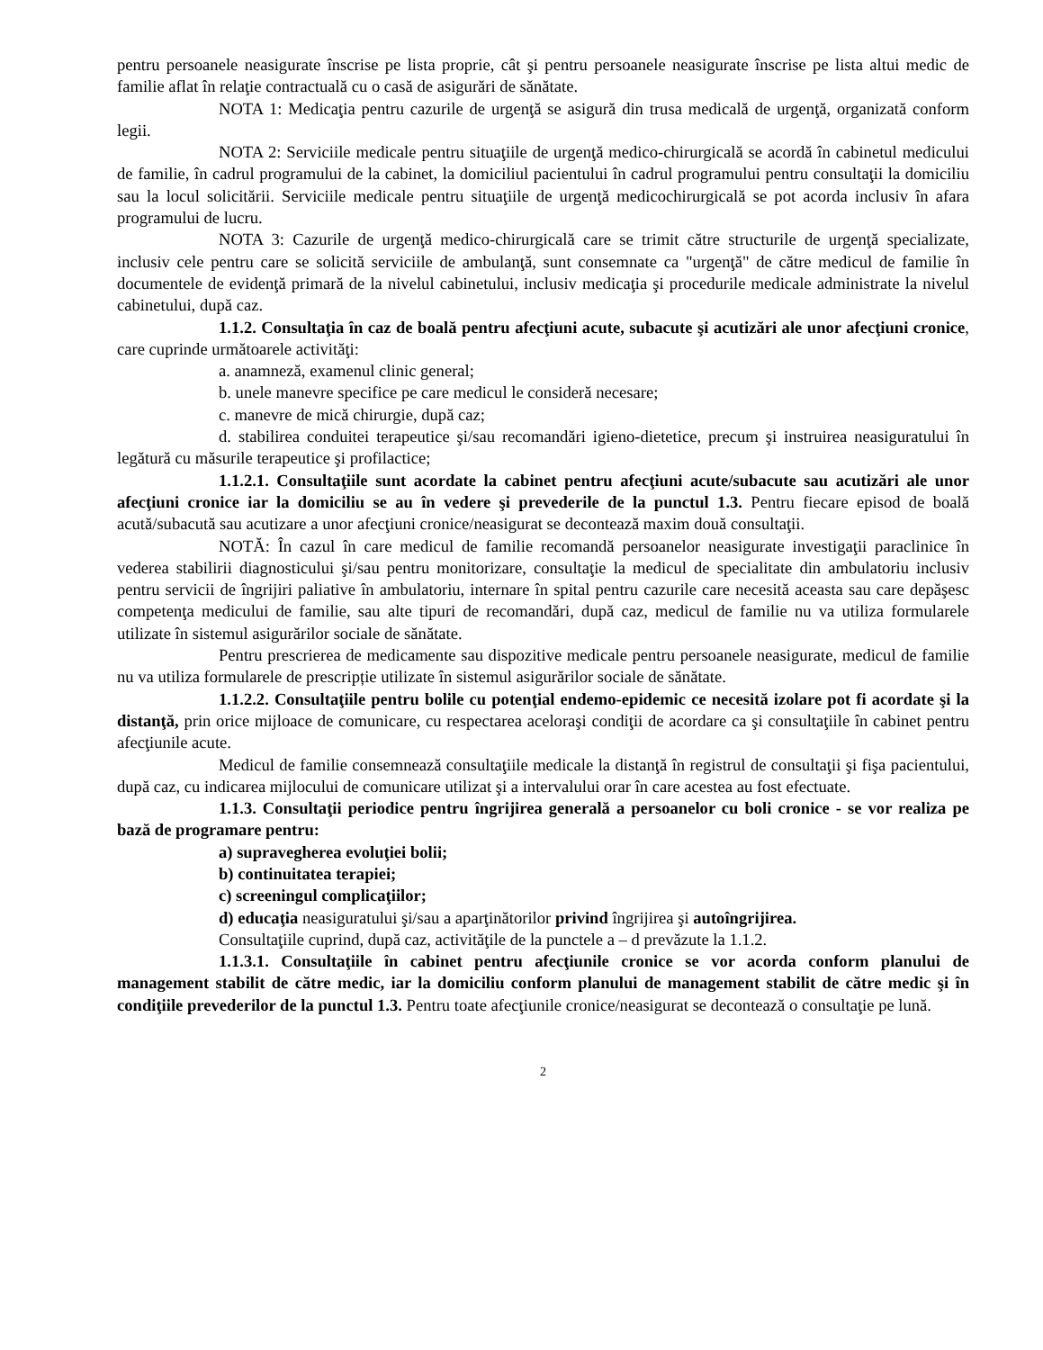pentru persoanele neasigurate înscrise pe lista proprie, cât şi pentru persoanele neasigurate înscrise pe lista altui medic de familie aflat în relaţie contractuală cu o casă de asigurări de sănătate.
NOTA 1: Medicaţia pentru cazurile de urgenţă se asigură din trusa medicală de urgenţă, organizată conform legii.
NOTA 2: Serviciile medicale pentru situaţiile de urgenţă medico-chirurgicală se acordă în cabinetul medicului de familie, în cadrul programului de la cabinet, la domiciliul pacientului în cadrul programului pentru consultaţii la domiciliu sau la locul solicitării. Serviciile medicale pentru situaţiile de urgenţă medicochirurgicală se pot acorda inclusiv în afara programului de lucru.
NOTA 3: Cazurile de urgenţă medico-chirurgicală care se trimit către structurile de urgenţă specializate, inclusiv cele pentru care se solicită serviciile de ambulanţă, sunt consemnate ca "urgenţă" de către medicul de familie în documentele de evidenţă primară de la nivelul cabinetului, inclusiv medicaţia şi procedurile medicale administrate la nivelul cabinetului, după caz.
1.1.2. Consultaţia în caz de boală pentru afecţiuni acute, subacute şi acutizări ale unor afecţiuni cronice, care cuprinde următoarele activităţi:
a. anamneză, examenul clinic general;
b. unele manevre specifice pe care medicul le consideră necesare;
c. manevre de mică chirurgie, după caz;
d. stabilirea conduitei terapeutice şi/sau recomandări igieno-dietetice, precum şi instruirea neasiguratului în legătură cu măsurile terapeutice şi profilactice;
1.1.2.1. Consultaţiile sunt acordate la cabinet pentru afecţiuni acute/subacute sau acutizări ale unor afecţiuni cronice iar la domiciliu se au în vedere şi prevederile de la punctul 1.3. Pentru fiecare episod de boală acută/subacută sau acutizare a unor afecţiuni cronice/neasigurat se decontează maxim două consultaţii.
NOTĂ: În cazul în care medicul de familie recomandă persoanelor neasigurate investigaţii paraclinice în vederea stabilirii diagnosticului şi/sau pentru monitorizare, consultaţie la medicul de specialitate din ambulatoriu inclusiv pentru servicii de îngrijiri paliative în ambulatoriu, internare în spital pentru cazurile care necesită aceasta sau care depăşesc competenţa medicului de familie, sau alte tipuri de recomandări, după caz, medicul de familie nu va utiliza formularele utilizate în sistemul asigurărilor sociale de sănătate.
Pentru prescrierea de medicamente sau dispozitive medicale pentru persoanele neasigurate, medicul de familie nu va utiliza formularele de prescripție utilizate în sistemul asigurărilor sociale de sănătate.
1.1.2.2. Consultaţiile pentru bolile cu potenţial endemo-epidemic ce necesită izolare pot fi acordate şi la distanţă, prin orice mijloace de comunicare, cu respectarea aceloraşi condiţii de acordare ca şi consultaţiile în cabinet pentru afecţiunile acute.
Medicul de familie consemnează consultaţiile medicale la distanţă în registrul de consultaţii şi fişa pacientului, după caz, cu indicarea mijlocului de comunicare utilizat şi a intervalului orar în care acestea au fost efectuate.
1.1.3. Consultaţii periodice pentru îngrijirea generală a persoanelor cu boli cronice - se vor realiza pe bază de programare pentru:
a) supravegherea evoluţiei bolii;
b) continuitatea terapiei;
c) screeningul complicaţiilor;
d) educaţia neasiguratului şi/sau a aparţinătorilor privind îngrijirea şi autoîngrijirea.
Consultaţiile cuprind, după caz, activităţile de la punctele a – d prevăzute la 1.1.2.
1.1.3.1. Consultaţiile în cabinet pentru afecţiunile cronice se vor acorda conform planului de management stabilit de către medic, iar la domiciliu conform planului de management stabilit de către medic şi în condiţiile prevederilor de la punctul 1.3. Pentru toate afecţiunile cronice/neasigurat se decontează o consultaţie pe lună.
2